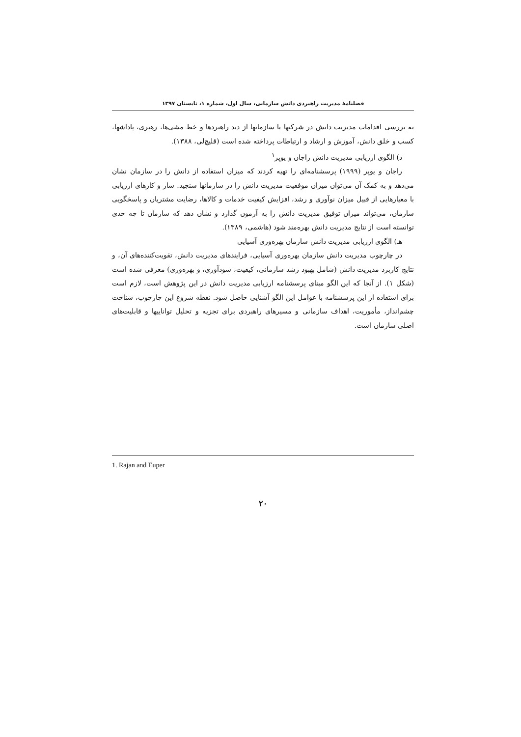فصلنامهٔ مدیریت راهبردی دانش سازمانی، سال اول، شماره ۱، تابستان ۱۳۹۷
به بررسی اقدامات مدیریت دانش در شرکتها یا سازمانها از دید راهبردها و خط مشی‌ها، رهبری، پاداشها، کسب و خلق دانش، آموزش و ارشاد و ارتباطات پرداخته شده است (قلیچ‌لی، ۱۳۸۸).
د) الگوی ارزیابی مدیریت دانش راجان و یوپر<sup>۱</sup>
راجان و یوپر (۱۹۹۹) پرسشنامه‌ای را تهیه کردند که میزان استفاده از دانش را در سازمان نشان می‌دهد و به کمک آن می‌توان میزان موفقیت مدیریت دانش را در سازمانها سنجید. ساز و کارهای ارزیابی با معیارهایی از قبیل میزان نوآوری و رشد، افزایش کیفیت خدمات و کالاها، رضایت مشتریان و پاسخگویی سازمان، می‌تواند میزان توفیق مدیریت دانش را به آزمون گذارد و نشان دهد که سازمان تا چه حدی توانسته است از نتایج مدیریت دانش بهره‌مند شود (هاشمی، ۱۳۸۹).
هـ) الگوی ارزیابی مدیریت دانش سازمان بهره‌وری آسیایی
در چارچوب مدیریت دانش سازمان بهره‌وری آسیایی، فرایندهای مدیریت دانش، تقویت‌کننده‌های آن، و نتایج کاربرد مدیریت دانش (شامل بهبود رشد سازمانی، کیفیت، سودآوری، و بهره‌وری) معرفی شده است (شکل ۱). از آنجا که این الگو مبنای پرسشنامه ارزیابی مدیریت دانش در این پژوهش است، لازم است برای استفاده از این پرسشنامه با عوامل این الگو آشنایی حاصل شود. نقطه شروع این چارچوب، شناخت چشم‌انداز، مأموریت، اهداف سازمانی و مسیرهای راهبردی برای تجزیه و تحلیل تواناییها و قابلیت‌های اصلی سازمان است.
1. Rajan and Euper
۲۰